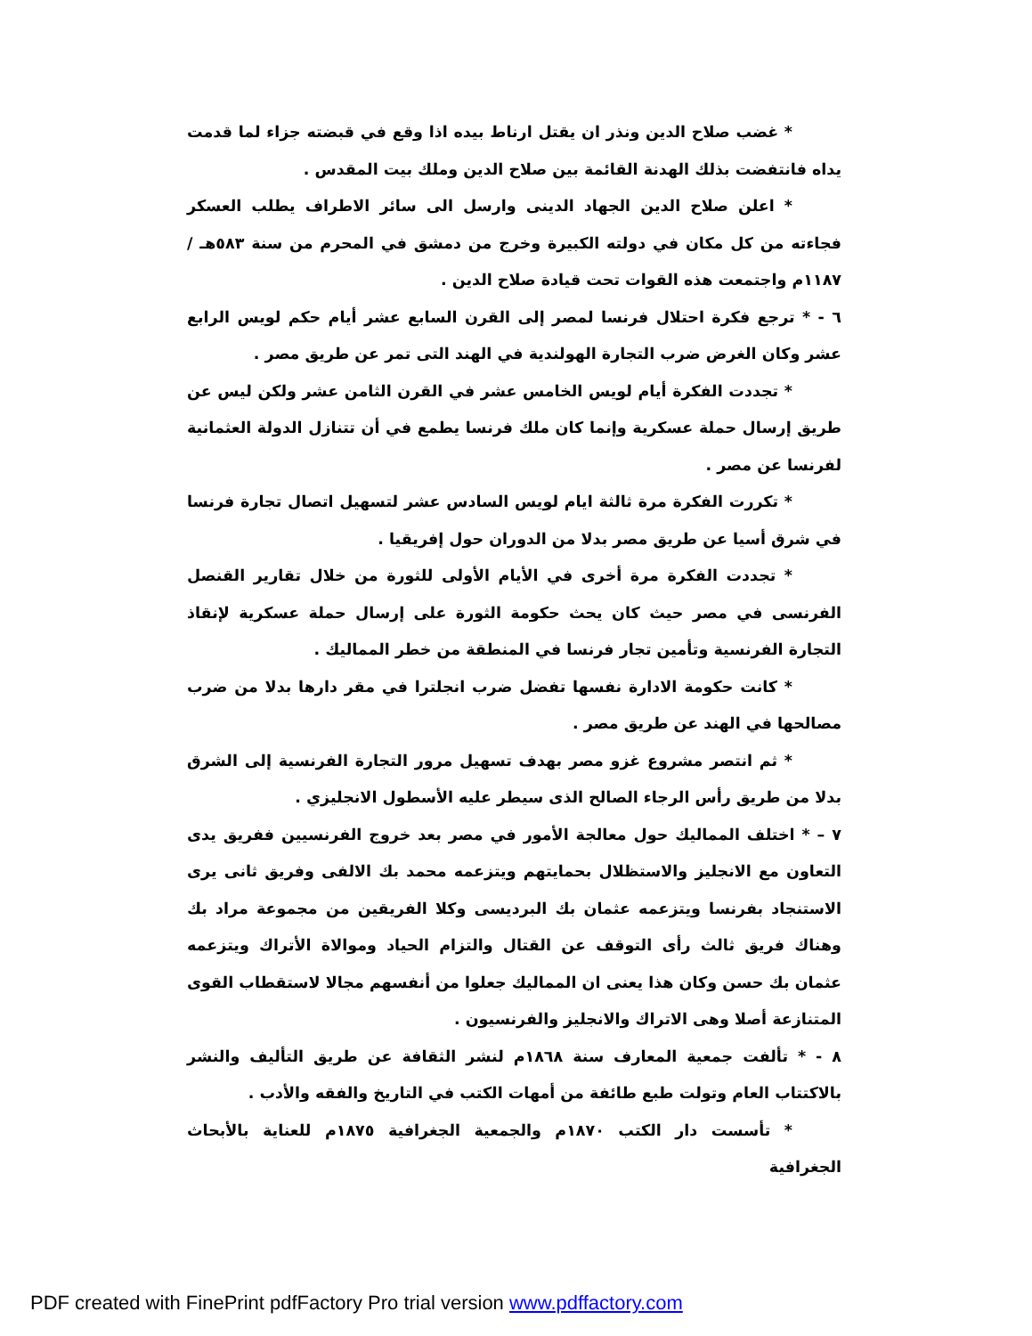* غضب صلاح الدين ونذر ان يقتل ارناط بيده اذا وقع في قبضته جزاء لما قدمت يداه فانتفضت بذلك الهدنة القائمة بين صلاح الدين وملك بيت المقدس .
* اعلن صلاح الدين الجهاد الدينى وارسل الى سائر الاطراف يطلب العسكر فجاءته من كل مكان في دولته الكبيرة وخرج من دمشق في المحرم من سنة ٥٨٣هـ / ١١٨٧م واجتمعت هذه القوات تحت قيادة صلاح الدين .
٦ - * ترجع فكرة احتلال فرنسا لمصر إلى القرن السابع عشر أيام حكم لويس الرابع عشر وكان الغرض ضرب التجارة الهولندية في الهند التى تمر عن طريق مصر .
* تجددت الفكرة أيام لويس الخامس عشر في القرن الثامن عشر ولكن ليس عن طريق إرسال حملة عسكرية وإنما كان ملك فرنسا يطمع في أن تتنازل الدولة العثمانية لفرنسا عن مصر .
* تكررت الفكرة مرة ثالثة ايام لويس السادس عشر لتسهيل اتصال تجارة فرنسا في شرق أسيا عن طريق مصر بدلا من الدوران حول إفريقيا .
* تجددت الفكرة مرة أخرى في الأيام الأولى للثورة من خلال تقارير القنصل الفرنسى في مصر حيث كان يحث حكومة الثورة على إرسال حملة عسكرية لإنقاذ التجارة الفرنسية وتأمين تجار فرنسا في المنطقة من خطر المماليك .
* كانت حكومة الادارة نفسها تفضل ضرب انجلترا في مقر دارها بدلا من ضرب مصالحها في الهند عن طريق مصر .
* ثم انتصر مشروع غزو مصر بهدف تسهيل مرور التجارة الفرنسية إلى الشرق بدلا من طريق رأس الرجاء الصالح الذى سيطر عليه الأسطول الانجليزي .
٧ – * اختلف المماليك حول معالجة الأمور في مصر بعد خروج الفرنسيين ففريق يدى التعاون مع الانجليز والاستظلال بحمايتهم ويتزعمه محمد بك الالفى وفريق ثانى يرى الاستنجاد بفرنسا ويتزعمه عثمان بك البرديسى وكلا الفريقين من مجموعة مراد بك وهناك فريق ثالث رأى التوقف عن القتال والتزام الحياد وموالاة الأتراك ويتزعمه عثمان بك حسن وكان هذا يعنى ان المماليك جعلوا من أنفسهم مجالا لاستقطاب القوى المتنازعة أصلا وهى الاتراك والانجليز والفرنسيون .
٨ - * تألفت جمعية المعارف سنة ١٨٦٨م لنشر الثقافة عن طريق التأليف والنشر بالاكتتاب العام وتولت طبع طائفة من أمهات الكتب في التاريخ والفقه والأدب .
* تأسست دار الكتب ١٨٧٠م والجمعية الجغرافية ١٨٧٥م للعناية بالأبحاث الجغرافية
PDF created with FinePrint pdfFactory Pro trial version www.pdffactory.com